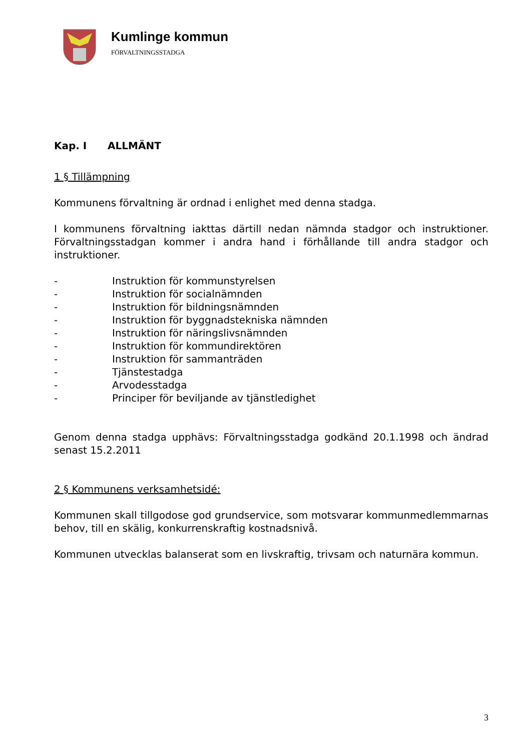Kumlinge kommun
FÖRVALTNINGSSTADGA
Kap. I ALLMÄNT
1 § Tillämpning
Kommunens förvaltning är ordnad i enlighet med denna stadga.
I kommunens förvaltning iakttas därtill nedan nämnda stadgor och instruktioner. Förvaltningsstadgan kommer i andra hand i förhållande till andra stadgor och instruktioner.
- Instruktion för kommunstyrelsen
- Instruktion för socialnämnden
- Instruktion för bildningsnämnden
- Instruktion för byggnadstekniska nämnden
- Instruktion för näringslivsnämnden
- Instruktion för kommundirektören
- Instruktion för sammanträden
- Tjänstestadga
- Arvodesstadga
- Principer för beviljande av tjänstledighet
Genom denna stadga upphävs: Förvaltningsstadga godkänd 20.1.1998 och ändrad senast 15.2.2011
2 § Kommunens verksamhetsidé:
Kommunen skall tillgodose god grundservice, som motsvarar kommunmedlemmarnas behov, till en skälig, konkurrenskraftig kostnadsnivå.
Kommunen utvecklas balanserat som en livskraftig, trivsam och naturnära kommun.
3